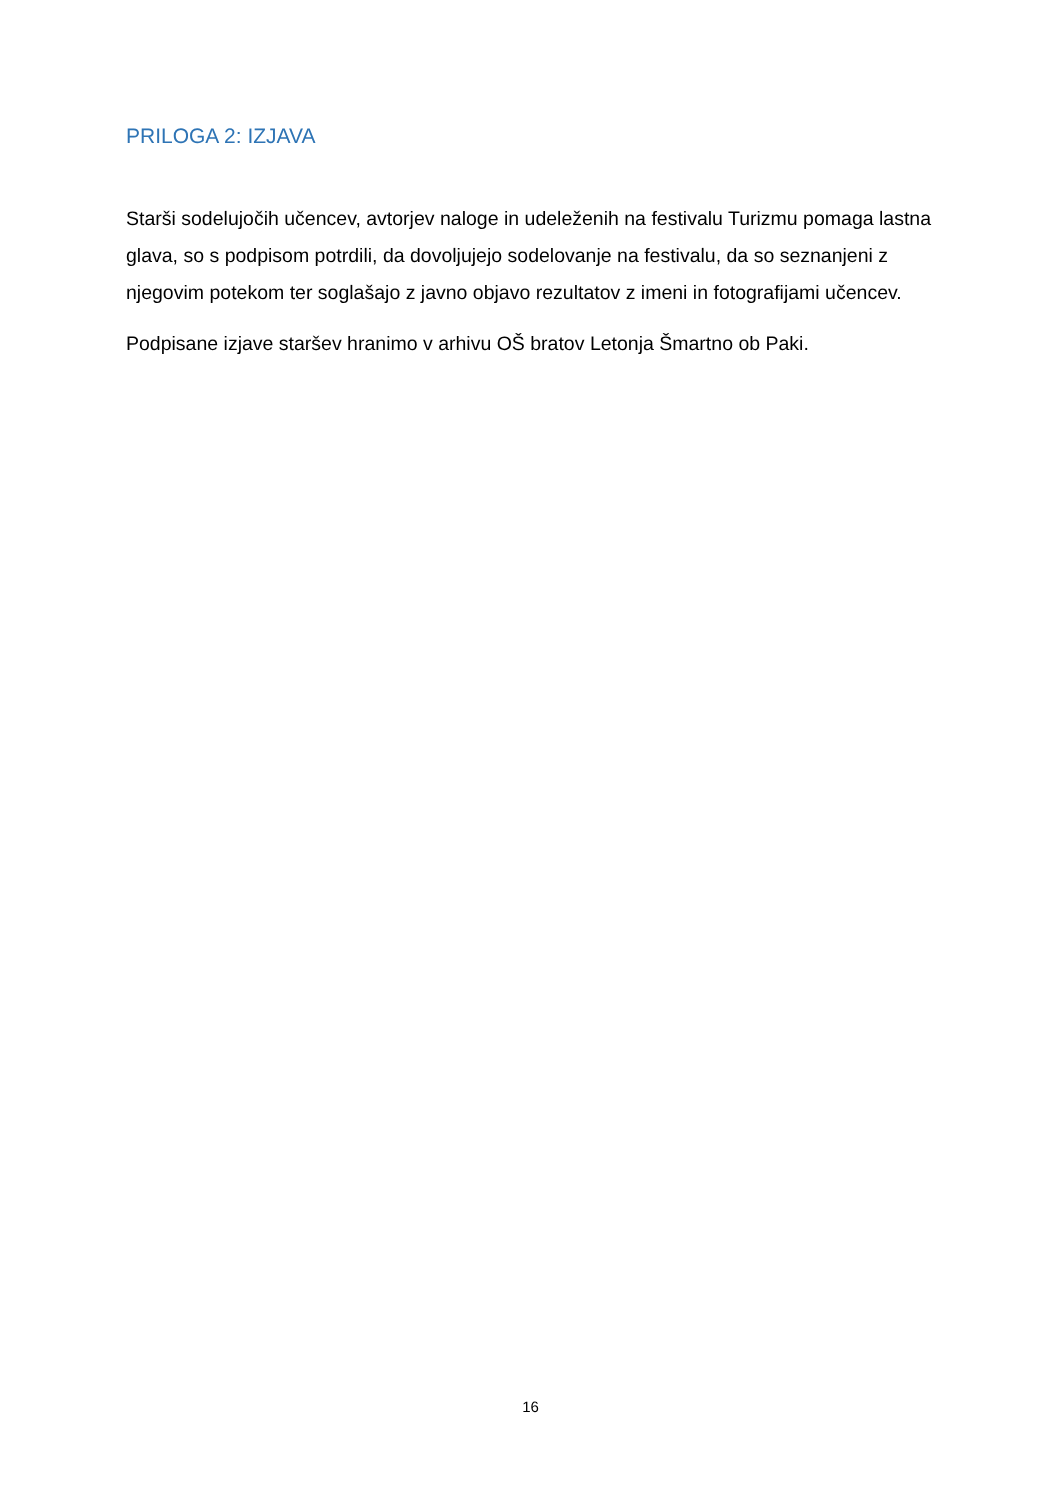PRILOGA 2: IZJAVA
Starši sodelujočih učencev, avtorjev naloge in udeleženih na festivalu Turizmu pomaga lastna glava, so s podpisom potrdili, da dovoljujejo sodelovanje na festivalu, da so seznanjeni z njegovim potekom ter soglašajo z javno objavo rezultatov z imeni in fotografijami učencev.
Podpisane izjave staršev hranimo v arhivu OŠ bratov Letonja Šmartno ob Paki.
16